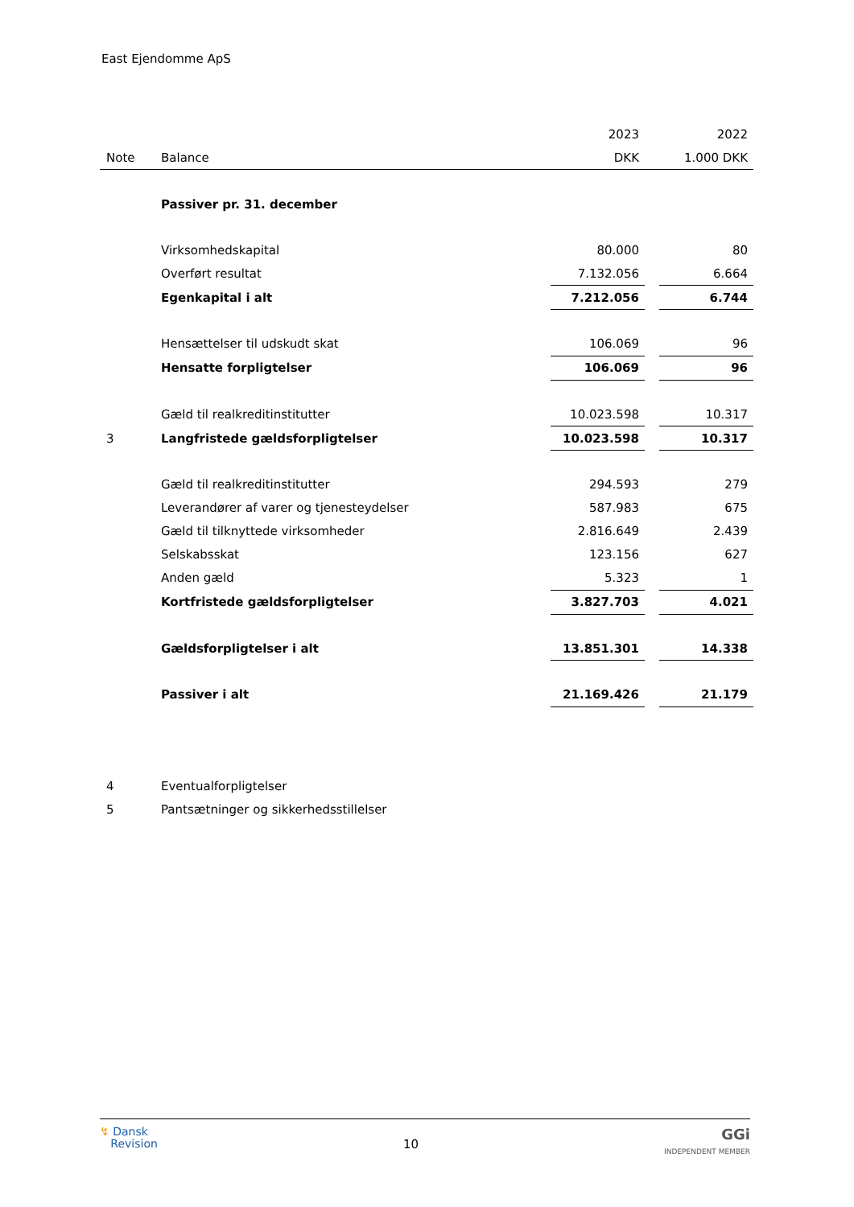East Ejendomme ApS
| | | 2023 | | 2022 |
| --- | --- | --- | --- | --- |
| Note | Balance | DKK | | 1.000 DKK |
| | Passiver pr. 31. december | | | |
| | Virksomhedskapital | 80.000 | | 80 |
| | Overført resultat | 7.132.056 | | 6.664 |
| | Egenkapital i alt | 7.212.056 | | 6.744 |
| | Hensættelser til udskudt skat | 106.069 | | 96 |
| | Hensatte forpligtelser | 106.069 | | 96 |
| | Gæld til realkreditinstitutter | 10.023.598 | | 10.317 |
| 3 | Langfristede gældsforpligtelser | 10.023.598 | | 10.317 |
| | Gæld til realkreditinstitutter | 294.593 | | 279 |
| | Leverandører af varer og tjenesteydelser | 587.983 | | 675 |
| | Gæld til tilknyttede virksomheder | 2.816.649 | | 2.439 |
| | Selskabsskat | 123.156 | | 627 |
| | Anden gæld | 5.323 | | 1 |
| | Kortfristede gældsforpligtelser | 3.827.703 | | 4.021 |
| | Gældsforpligtelser i alt | 13.851.301 | | 14.338 |
| | Passiver i alt | 21.169.426 | | 21.179 |
| 4 | Eventualforpligtelser | | | |
| 5 | Pantsætninger og sikkerhedsstillelser | | | |
↯ Dansk
Revision
10
GGi
INDEPENDENT MEMBER